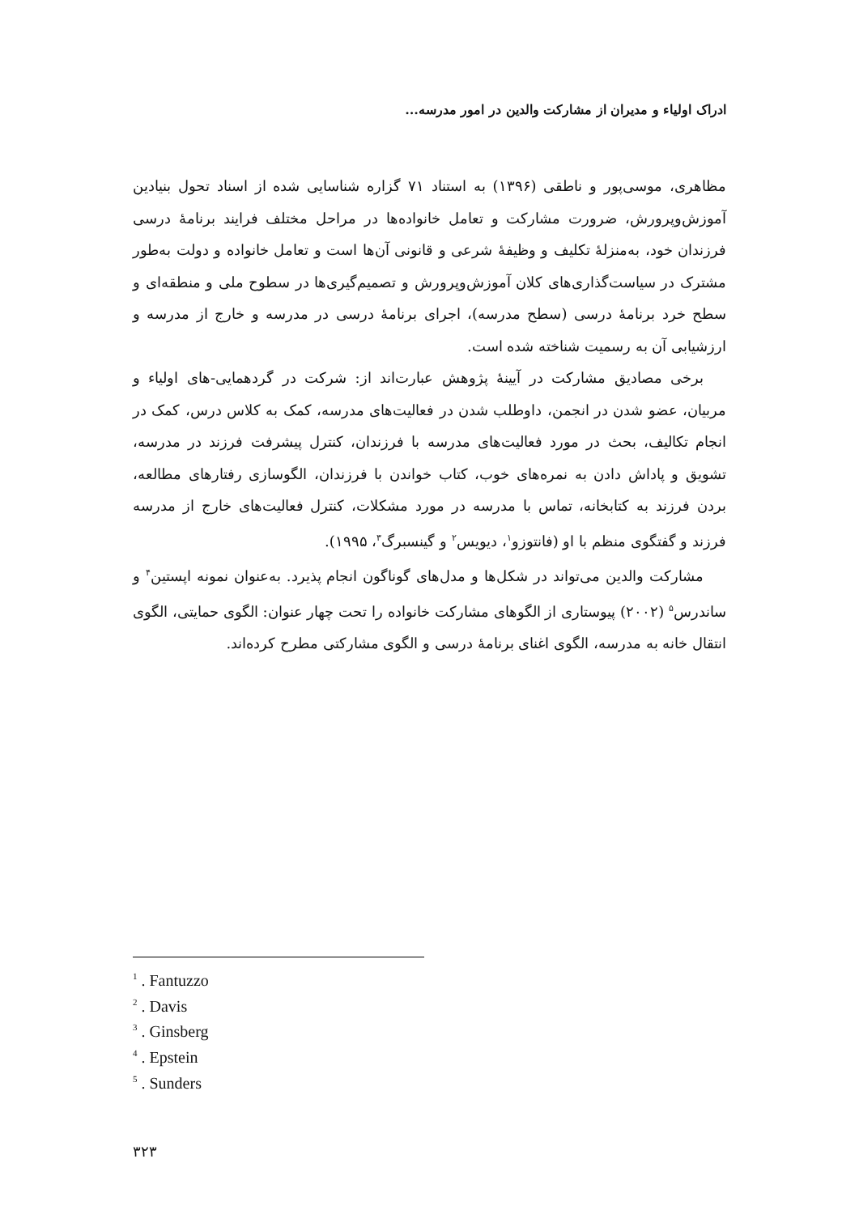ادراک اولیاء و مدیران از مشارکت والدین در امور مدرسه...
مظاهری، موسی‌پور و ناطقی (۱۳۹۶) به استناد ۷۱ گزاره شناسایی شده از اسناد تحول بنیادین آموزش‌وپرورش، ضرورت مشارکت و تعامل خانواده‌ها در مراحل مختلف فرایند برنامهٔ درسی فرزندان خود، به‌منزلهٔ تکلیف و وظیفهٔ شرعی و قانونی آن‌ها است و تعامل خانواده و دولت به‌طور مشترک در سیاست‌گذاری‌های کلان آموزش‌وپرورش و تصمیم‌گیری‌ها در سطوح ملی و منطقه‌ای و سطح خرد برنامهٔ درسی (سطح مدرسه)، اجرای برنامهٔ درسی در مدرسه و خارج از مدرسه و ارزشیابی آن به رسمیت شناخته شده است.
برخی مصادیق مشارکت در آیینهٔ پژوهش عبارت‌اند از: شرکت در گردهمایی-های اولیاء و مربیان، عضو شدن در انجمن، داوطلب شدن در فعالیت‌های مدرسه، کمک به کلاس درس، کمک در انجام تکالیف، بحث در مورد فعالیت‌های مدرسه با فرزندان، کنترل پیشرفت فرزند در مدرسه، تشویق و پاداش دادن به نمره‌های خوب، کتاب خواندن با فرزندان، الگوسازی رفتارهای مطالعه، بردن فرزند به کتابخانه، تماس با مدرسه در مورد مشکلات، کنترل فعالیت‌های خارج از مدرسه فرزند و گفتگوی منظم با او (فانتوزو<sup>۱</sup>، دیویس<sup>۲</sup> و گینسبرگ<sup>۳</sup>، ۱۹۹۵).
مشارکت والدین می‌تواند در شکل‌ها و مدل‌های گوناگون انجام پذیرد. به‌عنوان نمونه اپستین<sup>۴</sup> و ساندرس<sup>۵</sup> (۲۰۰۲) پیوستاری از الگوهای مشارکت خانواده را تحت چهار عنوان: الگوی حمایتی، الگوی انتقال خانه به مدرسه، الگوی اغنای برنامهٔ درسی و الگوی مشارکتی مطرح کرده‌اند.
<sup>1</sup> . Fantuzzo
<sup>2</sup> . Davis
<sup>3</sup> . Ginsberg
<sup>4</sup> . Epstein
<sup>5</sup> . Sunders
۳۲۳